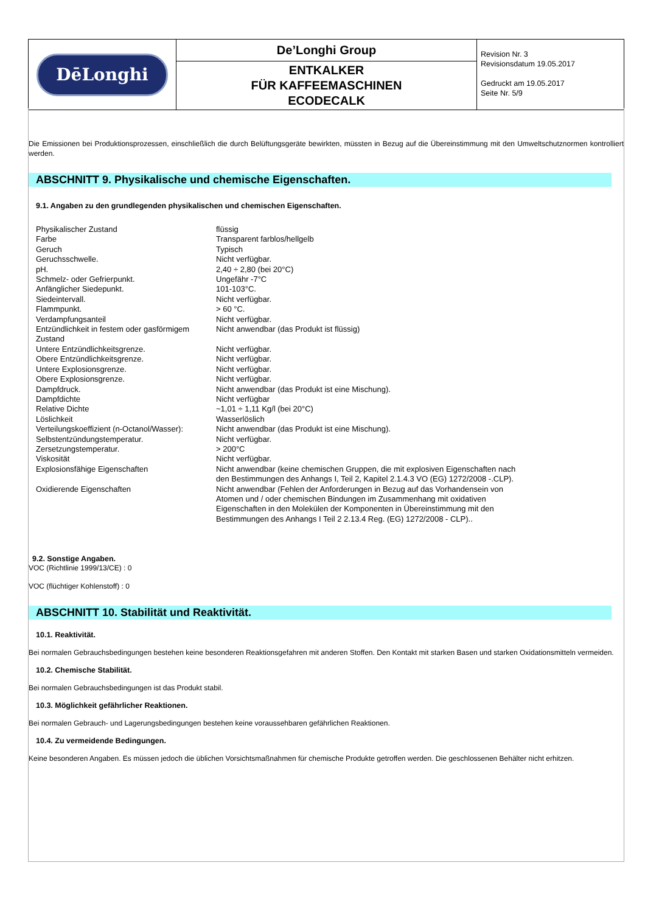| DēLonghi | De’Longhi Group ENTKALKER FÜR KAFFEEMASCHINEN ECODECALK | Revision Nr. 3 Revisionsdatum 19.05.2017 Gedruckt am 19.05.2017 Seite Nr. 5/9 |
Die Emissionen bei Produktionsprozessen, einschließlich die durch Belüftungsgeräte bewirkten, müssten in Bezug auf die Übereinstimmung mit den Umweltschutznormen kontrolliert werden.
ABSCHNITT 9. Physikalische und chemische Eigenschaften.
9.1. Angaben zu den grundlegenden physikalischen und chemischen Eigenschaften.
| Physikalischer Zustand | flüssig |
| Farbe | Transparent farblos/hellgelb |
| Geruch | Typisch |
| Geruchsschwelle. | Nicht verfügbar. |
| pH. | 2,40 ÷ 2,80 (bei 20°C) |
| Schmelz- oder Gefrierpunkt. | Ungefähr -7°C |
| Anfänglicher Siedepunkt. | 101-103°C. |
| Siedeintervall. | Nicht verfügbar. |
| Flammpunkt. | > 60 °C. |
| Verdampfungsanteil | Nicht verfügbar. |
| Entzündlichkeit in festem oder gasförmigem Zustand | Nicht anwendbar (das Produkt ist flüssig) |
| Untere Entzündlichkeitsgrenze. | Nicht verfügbar. |
| Obere Entzündlichkeitsgrenze. | Nicht verfügbar. |
| Untere Explosionsgrenze. | Nicht verfügbar. |
| Obere Explosionsgrenze. | Nicht verfügbar. |
| Dampfdruck. | Nicht anwendbar (das Produkt ist eine Mischung). |
| Dampfdichte | Nicht verfügbar |
| Relative Dichte | ~1,01 ÷ 1,11 Kg/l (bei 20°C) |
| Löslichkeit | Wasserlöslich |
| Verteilungskoeffizient (n-Octanol/Wasser): | Nicht anwendbar (das Produkt ist eine Mischung). |
| Selbstentzündungstemperatur. | Nicht verfügbar. |
| Zersetzungstemperatur. | > 200°C |
| Viskosität | Nicht verfügbar. |
| Explosionsfähige Eigenschaften | Nicht anwendbar (keine chemischen Gruppen, die mit explosiven Eigenschaften nach den Bestimmungen des Anhangs I, Teil 2, Kapitel 2.1.4.3 VO (EG) 1272/2008 -.CLP). |
| Oxidierende Eigenschaften | Nicht anwendbar (Fehlen der Anforderungen in Bezug auf das Vorhandensein von Atomen und / oder chemischen Bindungen im Zusammenhang mit oxidativen Eigenschaften in den Molekülen der Komponenten in Übereinstimmung mit den Bestimmungen des Anhangs I Teil 2 2.13.4 Reg. (EG) 1272/2008 - CLP).. |
9.2. Sonstige Angaben.
VOC (Richtlinie 1999/13/CE) : 0
VOC (flüchtiger Kohlenstoff) : 0
ABSCHNITT 10. Stabilität und Reaktivität.
10.1. Reaktivität.
Bei normalen Gebrauchsbedingungen bestehen keine besonderen Reaktionsgefahren mit anderen Stoffen. Den Kontakt mit starken Basen und starken Oxidationsmitteln vermeiden.
10.2. Chemische Stabilität.
Bei normalen Gebrauchsbedingungen ist das Produkt stabil.
10.3. Möglichkeit gefährlicher Reaktionen.
Bei normalen Gebrauch- und Lagerungsbedingungen bestehen keine voraussehbaren gefährlichen Reaktionen.
10.4. Zu vermeidende Bedingungen.
Keine besonderen Angaben. Es müssen jedoch die üblichen Vorsichtsmaßnahmen für chemische Produkte getroffen werden. Die geschlossenen Behälter nicht erhitzen.